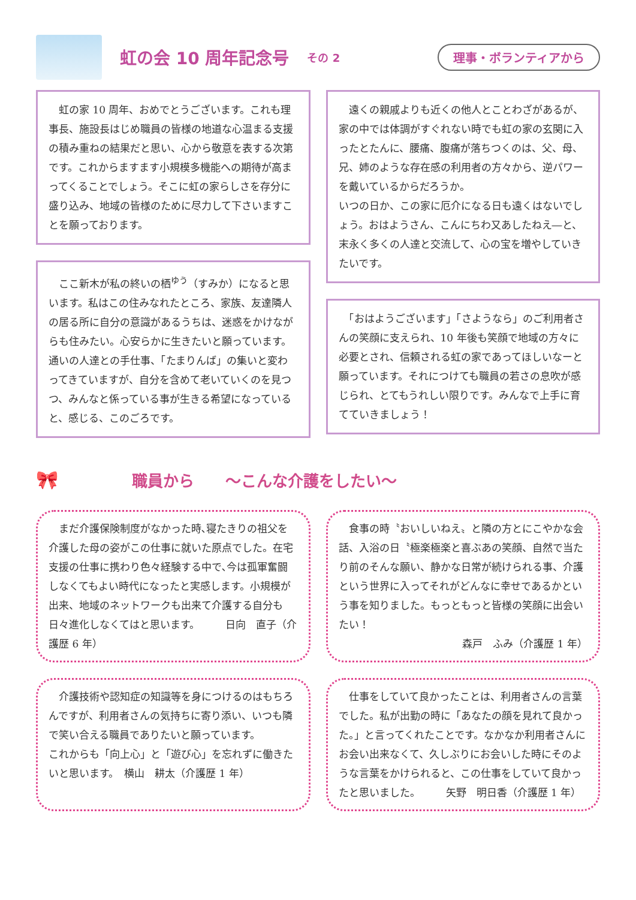虹の会 10 周年記念号 その 2 理事・ボランティアから
　虹の家 10 周年、おめでとうございます。これも理事長、施設長はじめ職員の皆様の地道な心温まる支援の積み重ねの結果だと思い、心から敬意を表する次第です。これからますます小規模多機能への期待が高まってくることでしょう。そこに虹の家らしさを存分に盛り込み、地域の皆様のために尽力して下さいますことを願っております。
　ここ新木が私の終いの栖<sup>ゆう</sup>（すみか）になると思います。私はこの住みなれたところ、家族、友達隣人の居る所に自分の意識があるうちは、迷惑をかけながらも住みたい。心安らかに生きたいと願っています。通いの人達との手仕事、「たまりんば」の集いと変わってきていますが、自分を含めて老いていくのを見つつ、みんなと係っている事が生きる希望になっていると、感じる、このごろです。
　遠くの親戚よりも近くの他人とことわざがあるが、家の中では体調がすぐれない時でも虹の家の玄関に入ったとたんに、腰痛、腹痛が落ちつくのは、父、母、兄、姉のような存在感の利用者の方々から、逆パワーを戴いているからだろうか。
いつの日か、この家に厄介になる日も遠くはないでしょう。おはようさん、こんにちわ又あしたねえ―と、末永く多くの人達と交流して、心の宝を増やしていきたいです。
　「おはようございます」「さようなら」のご利用者さんの笑顔に支えられ、10 年後も笑顔で地域の方々に必要とされ、信頼される虹の家であってほしいなーと願っています。それにつけても職員の若さの息吹が感じられ、とてもうれしい限りです。みんなで上手に育てていきましょう！
🎀 職員から　　～こんな介護をしたい～
　まだ介護保険制度がなかった時､寝たきりの祖父を介護した母の姿がこの仕事に就いた原点でした。在宅支援の仕事に携わり色々経験する中で､今は孤軍奮闘しなくてもよい時代になったと実感します。小規模が出来、地域のネットワークも出来て介護する自分も日々進化しなくてはと思います。　　　日向　直子（介護歴 6 年）
　食事の時〝おいしいねえ〟と隣の方とにこやかな会話、入浴の日〝極楽極楽と喜ぶあの笑顔、自然で当たり前のそんな願い、静かな日常が続けられる事、介護という世界に入ってそれがどんなに幸せであるかという事を知りました。もっともっと皆様の笑顔に出会いたい！
森戸　ふみ（介護歴 1 年）
　介護技術や認知症の知識等を身につけるのはもちろんですが、利用者さんの気持ちに寄り添い、いつも隣で笑い合える職員でありたいと願っています。
これからも「向上心」と「遊び心」を忘れずに働きたいと思います。　横山　耕太（介護歴 1 年）
　仕事をしていて良かったことは、利用者さんの言葉でした。私が出勤の時に「あなたの顔を見れて良かった。」と言ってくれたことです。なかなか利用者さんにお会い出来なくて、久しぶりにお会いした時にそのような言葉をかけられると、この仕事をしていて良かったと思いました。　　　矢野　明日香（介護歴 1 年）